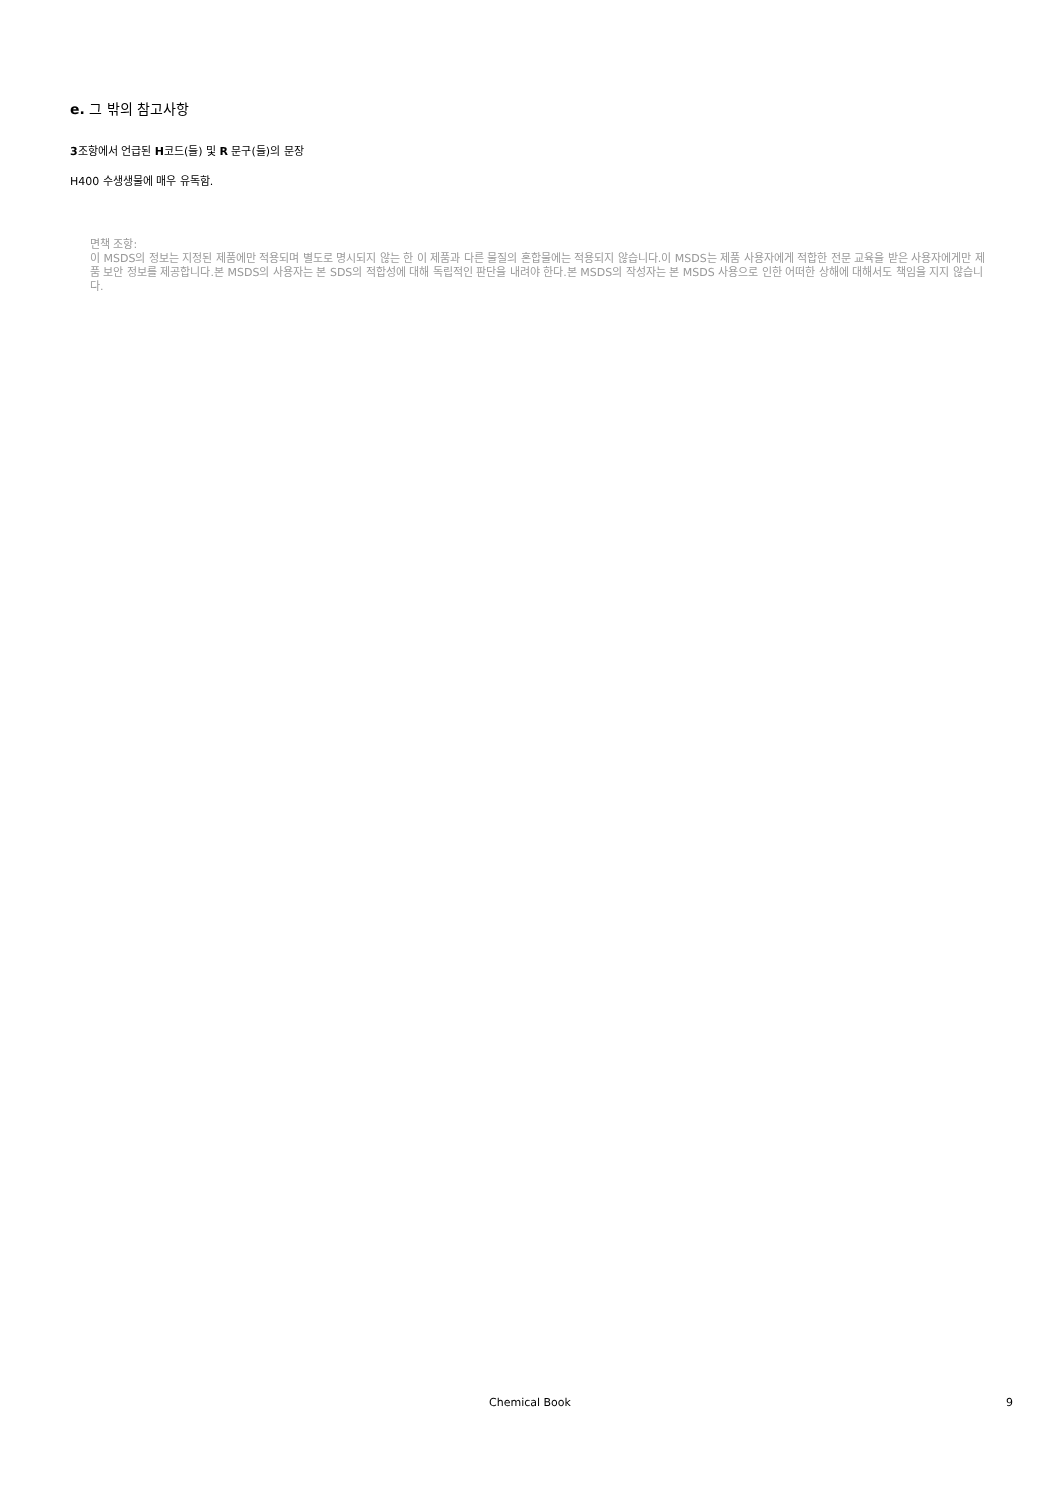e. 그 밖의 참고사항
3조항에서 언급된 H코드(들) 및 R 문구(들)의 문장
H400 수생생물에 매우 유독함.
면책 조항:
이 MSDS의 정보는 지정된 제품에만 적용되며 별도로 명시되지 않는 한 이 제품과 다른 물질의 혼합물에는 적용되지 않습니다.이 MSDS는 제품 사용자에게 적합한 전문 교육을 받은 사용자에게만 제품 보안 정보를 제공합니다.본 MSDS의 사용자는 본 SDS의 적합성에 대해 독립적인 판단을 내려야 한다.본 MSDS의 작성자는 본 MSDS 사용으로 인한 어떠한 상해에 대해서도 책임을 지지 않습니다.
Chemical Book
9